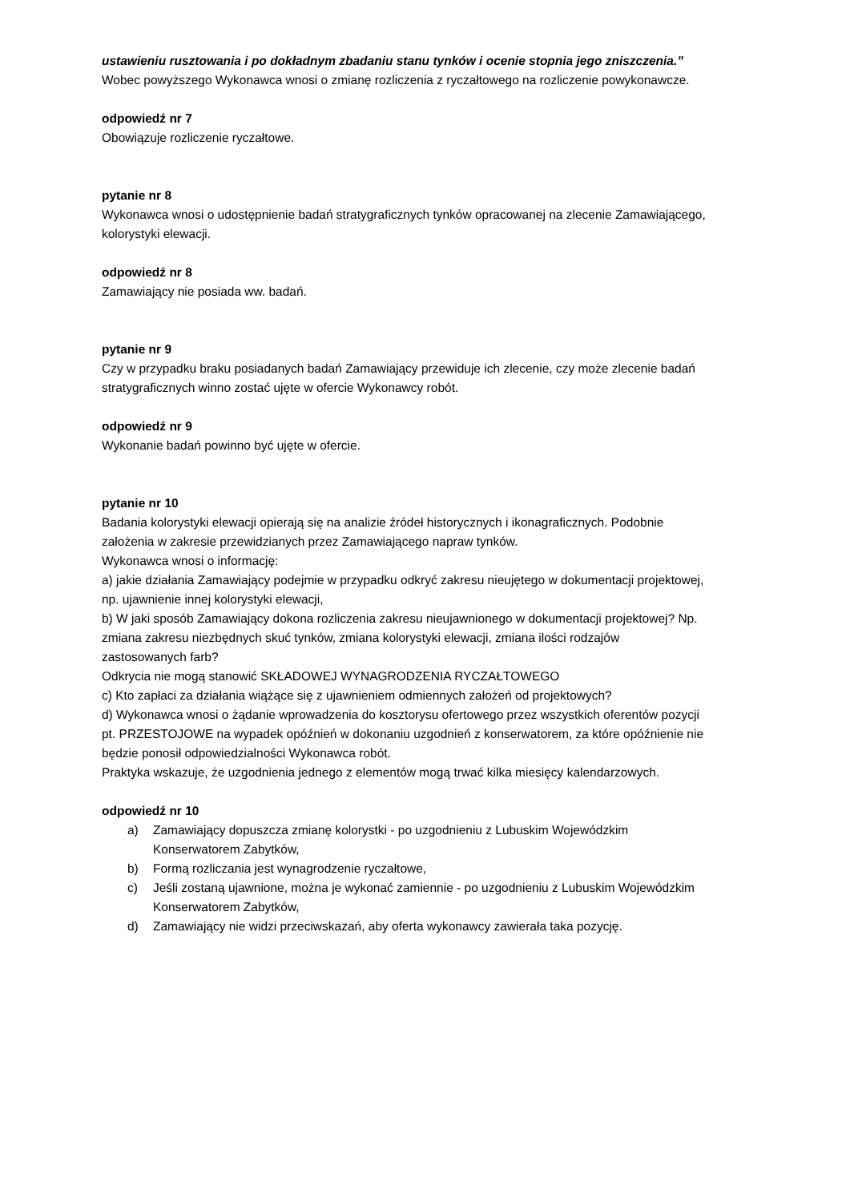ustawieniu rusztowania i po dokładnym zbadaniu stanu tynków i ocenie stopnia jego zniszczenia.”
Wobec powyższego Wykonawca wnosi o zmianę rozliczenia z ryczałtowego na rozliczenie powykonawcze.
odpowiedź nr 7
Obowiązuje rozliczenie ryczałtowe.
pytanie nr 8
Wykonawca wnosi o udostępnienie badań stratygraficznych tynków opracowanej na zlecenie Zamawiającego, kolorystyki elewacji.
odpowiedź nr 8
Zamawiający nie posiada ww. badań.
pytanie nr 9
Czy w przypadku braku posiadanych badań Zamawiający przewiduje ich zlecenie, czy może zlecenie badań stratygraficznych winno zostać ujęte w ofercie Wykonawcy robót.
odpowiedź nr 9
Wykonanie badań powinno być ujęte w ofercie.
pytanie nr 10
Badania kolorystyki elewacji opierają się na analizie źródeł historycznych i ikonagraficznych. Podobnie założenia w zakresie przewidzianych przez Zamawiającego napraw tynków.
Wykonawca wnosi o informację:
a) jakie działania Zamawiający podejmie w przypadku odkryć zakresu nieujętego w dokumentacji projektowej, np. ujawnienie innej kolorystyki elewacji,
b) W jaki sposób Zamawiający dokona rozliczenia zakresu nieujawnionego w dokumentacji projektowej? Np. zmiana zakresu niezbędnych skuć tynków, zmiana kolorystyki elewacji, zmiana ilości rodzajów zastosowanych farb?
Odkrycia nie mogą stanowić SKŁADOWEJ WYNAGRODZENIA RYCZAŁTOWEGO
c) Kto zapłaci za działania wiążące się z ujawnieniem odmiennych założeń od projektowych?
d) Wykonawca wnosi o żądanie wprowadzenia do kosztorysu ofertowego przez wszystkich oferentów pozycji pt. PRZESTOJOWE na wypadek opóźnień w dokonaniu uzgodnień z konserwatorem, za które opóźnienie nie będzie ponosił odpowiedzialności Wykonawca robót.
Praktyka wskazuje, że uzgodnienia jednego z elementów mogą trwać kilka miesięcy kalendarzowych.
odpowiedź nr 10
a) Zamawiający dopuszcza zmianę kolorystki - po uzgodnieniu z Lubuskim Wojewódzkim Konserwatorem Zabytków,
b) Formą rozliczania jest wynagrodzenie ryczałtowe,
c) Jeśli zostaną ujawnione, można je wykonać zamiennie - po uzgodnieniu z Lubuskim Wojewódzkim Konserwatorem Zabytków,
d) Zamawiający nie widzi przeciwskazań, aby oferta wykonawcy zawierała taka pozycję.